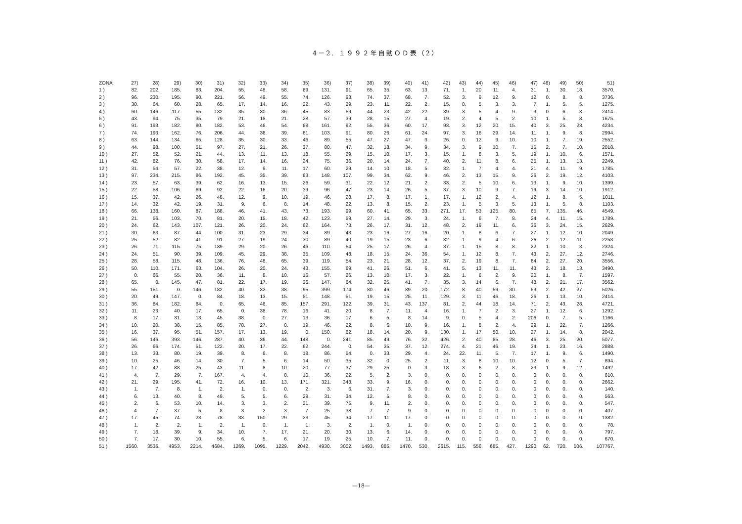4－2. １９９２年自動ＯＤ表（2）
| ZONA | 27) | 28) | 29) | 30) | 31) | 32) | 33) | 34) | 35) | 36) | 37) | 38) | 39) | 40) | 41) | 42) | 43) | 44) | 45) | 46) | 47) | 48) | 49) | 50) | 51) |
| --- | --- | --- | --- | --- | --- | --- | --- | --- | --- | --- | --- | --- | --- | --- | --- | --- | --- | --- | --- | --- | --- | --- | --- | --- | --- |
| 1 ) | 82. | 202. | 185. | 83. | 204. | 55. | 48. | 58. | 69. | 131. | 91. | 65. | 35. | 63. | 13. | 71. | 1. | 20. | 11. | 4. | 31. | 1. | 30. | 18. | 3570. |
| 2 ) | 96. | 230. | 195. | 90. | 221. | 56. | 49. | 55. | 74. | 126. | 93. | 74. | 37. | 68. | 7. | 52. | 3. | 9. | 12. | 9. | 12. | 0. | 8. | 8. | 3736. |
| 3 ) | 30. | 64. | 60. | 28. | 65. | 17. | 14. | 16. | 22. | 43. | 29. | 23. | 11. | 22. | 2. | 15. | 0. | 5. | 3. | 3. | 7. | 1. | 5. | 5. | 1275. |
| 4 ) | 60. | 146. | 117. | 55. | 132. | 35. | 30. | 36. | 45. | 83. | 59. | 44. | 23. | 42. | 22. | 39. | 3. | 5. | 4. | 9. | 9. | 0. | 6. | 8. | 2414. |
| 5 ) | 43. | 94. | 75. | 35. | 79. | 21. | 18. | 21. | 28. | 57. | 39. | 28. | 15. | 27. | 4. | 19. | 2. | 4. | 5. | 2. | 10. | 1. | 5. | 8. | 1675. |
| 6 ) | 91. | 193. | 182. | 80. | 182. | 53. | 46. | 54. | 68. | 161. | 92. | 55. | 36. | 60. | 17. | 93. | 3. | 12. | 20. | 15. | 40. | 3. | 25. | 23. | 4234. |
| 7 ) | 74. | 193. | 162. | 76. | 206. | 44. | 36. | 39. | 61. | 103. | 91. | 80. | 26. | 61. | 24. | 97. | 3. | 16. | 29. | 14. | 11. | 1. | 9. | 8. | 2994. |
| 8 ) | 63. | 144. | 134. | 65. | 128. | 35. | 30. | 33. | 46. | 89. | 55. | 47. | 27. | 47. | 3. | 26. | 0. | 12. | 9. | 10. | 10. | 1. | 7. | 19. | 2552. |
| 9 ) | 44. | 98. | 100. | 51. | 97. | 27. | 21. | 26. | 37. | 80. | 47. | 32. | 18. | 34. | 9. | 34. | 3. | 9. | 10. | 7. | 15. | 2. | 7. | 10. | 2018. |
| 10 ) | 27. | 52. | 52. | 21. | 44. | 13. | 11. | 13. | 18. | 55. | 29. | 15. | 10. | 17. | 3. | 15. | 1. | 8. | 3. | 5. | 19. | 1. | 10. | 6. | 1571. |
| 11 ) | 42. | 82. | 76. | 30. | 58. | 17. | 14. | 16. | 24. | 75. | 36. | 20. | 14. | 24. | 7. | 40. | 2. | 11. | 8. | 6. | 25. | 1. | 13. | 13. | 2249. |
| 12 ) | 31. | 54. | 57. | 22. | 38. | 12. | 9. | 11. | 17. | 60. | 29. | 14. | 10. | 18. | 5. | 32. | 1. | 7. | 4. | 4. | 21. | 4. | 11. | 9. | 1785. |
| 13 ) | 97. | 234. | 215. | 86. | 192. | 45. | 35. | 39. | 63. | 148. | 107. | 99. | 34. | 62. | 9. | 46. | 2. | 13. | 15. | 9. | 26. | 2. | 19. | 12. | 4103. |
| 14 ) | 23. | 57. | 63. | 39. | 62. | 16. | 13. | 15. | 26. | 59. | 31. | 22. | 12. | 21. | 2. | 33. | 2. | 5. | 10. | 6. | 13. | 1. | 9. | 10. | 1399. |
| 15 ) | 22. | 58. | 106. | 69. | 92. | 22. | 16. | 20. | 39. | 96. | 47. | 23. | 14. | 26. | 5. | 37. | 3. | 10. | 9. | 7. | 19. | 3. | 14. | 10. | 1912. |
| 16 ) | 15. | 37. | 42. | 26. | 48. | 12. | 9. | 10. | 19. | 46. | 28. | 17. | 8. | 17. | 1. | 17. | 1. | 12. | 2. | 4. | 12. | 1. | 8. | 5. | 1011. |
| 17 ) | 14. | 32. | 42. | 19. | 31. | 9. | 6. | 8. | 14. | 48. | 22. | 13. | 8. | 15. | 2. | 23. | 1. | 5. | 3. | 5. | 13. | 1. | 5. | 8. | 1103. |
| 18 ) | 66. | 138. | 160. | 87. | 188. | 46. | 41. | 43. | 73. | 193. | 99. | 60. | 41. | 65. | 33. | 271. | 17. | 53. | 125. | 80. | 65. | 7. | 135. | 46. | 4549. |
| 19 ) | 21. | 56. | 103. | 70. | 81. | 20. | 15. | 18. | 42. | 123. | 59. | 27. | 14. | 29. | 3. | 24. | 1. | 6. | 7. | 8. | 24. | 4. | 11. | 15. | 1789. |
| 20 ) | 24. | 62. | 143. | 107. | 121. | 26. | 20. | 24. | 62. | 164. | 73. | 26. | 17. | 31. | 12. | 48. | 2. | 19. | 11. | 6. | 36. | 3. | 24. | 15. | 2629. |
| 21 ) | 30. | 63. | 87. | 44. | 100. | 31. | 23. | 29. | 34. | 89. | 43. | 23. | 16. | 27. | 16. | 20. | 1. | 8. | 6. | 7. | 27. | 1. | 12. | 10. | 2049. |
| 22 ) | 25. | 52. | 82. | 41. | 91. | 27. | 19. | 24. | 30. | 89. | 40. | 19. | 15. | 23. | 6. | 32. | 1. | 9. | 4. | 6. | 26. | 2. | 12. | 11. | 2253. |
| 23 ) | 26. | 71. | 115. | 75. | 139. | 29. | 20. | 26. | 46. | 110. | 54. | 25. | 17. | 26. | 4. | 37. | 1. | 15. | 8. | 8. | 22. | 1. | 10. | 8. | 2324. |
| 24 ) | 24. | 51. | 90. | 39. | 109. | 45. | 29. | 38. | 35. | 109. | 48. | 18. | 15. | 24. | 36. | 54. | 1. | 12. | 8. | 7. | 43. | 2. | 27. | 12. | 2746. |
| 25 ) | 28. | 58. | 115. | 48. | 136. | 76. | 48. | 65. | 39. | 119. | 54. | 23. | 21. | 28. | 12. | 37. | 2. | 19. | 8. | 7. | 64. | 2. | 27. | 20. | 3556. |
| 26 ) | 50. | 110. | 171. | 63. | 104. | 26. | 20. | 24. | 43. | 155. | 69. | 41. | 26. | 51. | 6. | 41. | 5. | 13. | 11. | 11. | 43. | 2. | 18. | 13. | 3490. |
| 27 ) | 0. | 66. | 55. | 20. | 36. | 11. | 8. | 10. | 16. | 57. | 26. | 13. | 10. | 17. | 3. | 22. | 1. | 6. | 2. | 9. | 20. | 1. | 8. | 7. | 1597. |
| 28 ) | 65. | 0. | 145. | 47. | 81. | 22. | 17. | 19. | 36. | 147. | 64. | 32. | 25. | 41. | 7. | 35. | 3. | 14. | 6. | 7. | 48. | 2. | 21. | 17. | 3562. |
| 29 ) | 55. | 151. | 0. | 146. | 182. | 40. | 32. | 38. | 95. | 399. | 174. | 80. | 46. | 89. | 20. | 172. | 8. | 40. | 59. | 30. | 59. | 2. | 42. | 27. | 5026. |
| 30 ) | 20. | 49. | 147. | 0. | 84. | 18. | 13. | 15. | 51. | 148. | 51. | 19. | 15. | 25. | 11. | 129. | 3. | 11. | 46. | 18. | 26. | 1. | 13. | 10. | 2414. |
| 31 ) | 36. | 84. | 182. | 84. | 0. | 65. | 46. | 85. | 157. | 291. | 122. | 39. | 31. | 43. | 137. | 81. | 2. | 44. | 18. | 14. | 71. | 2. | 43. | 28. | 4721. |
| 32 ) | 11. | 23. | 40. | 17. | 65. | 0. | 38. | 78. | 16. | 41. | 20. | 8. | 7. | 11. | 4. | 16. | 1. | 7. | 2. | 3. | 27. | 1. | 12. | 6. | 1292. |
| 33 ) | 8. | 17. | 31. | 13. | 45. | 38. | 0. | 27. | 13. | 36. | 17. | 6. | 5. | 8. | 14. | 9. | 0. | 5. | 4. | 2. | 206. | 0. | 7. | 5. | 1166. |
| 34 ) | 10. | 20. | 38. | 15. | 85. | 78. | 27. | 0. | 19. | 46. | 22. | 8. | 6. | 10. | 9. | 16. | 1. | 8. | 2. | 4. | 29. | 1. | 22. | 7. | 1266. |
| 35 ) | 16. | 37. | 95. | 51. | 157. | 17. | 13. | 19. | 0. | 150. | 62. | 18. | 14. | 20. | 9. | 130. | 1. | 17. | 50. | 10. | 27. | 1. | 14. | 8. | 2042. |
| 36 ) | 56. | 146. | 393. | 146. | 287. | 40. | 36. | 44. | 148. | 0. | 241. | 85. | 49. | 76. | 32. | 426. | 2. | 40. | 85. | 28. | 46. | 3. | 25. | 20. | 5077. |
| 37 ) | 26. | 66. | 174. | 51. | 122. | 20. | 17. | 22. | 62. | 244. | 0. | 54. | 35. | 37. | 12. | 274. | 4. | 21. | 46. | 19. | 34. | 1. | 23. | 16. | 2888. |
| 38 ) | 13. | 33. | 80. | 19. | 39. | 8. | 6. | 8. | 18. | 86. | 54. | 0. | 33. | 29. | 4. | 24. | 22. | 11. | 5. | 7. | 17. | 1. | 9. | 6. | 1490. |
| 39 ) | 10. | 25. | 46. | 14. | 30. | 7. | 5. | 6. | 14. | 50. | 35. | 32. | 0. | 25. | 2. | 11. | 3. | 8. | 10. | 10. | 12. | 0. | 5. | 7. | 894. |
| 40 ) | 17. | 42. | 88. | 25. | 43. | 11. | 8. | 10. | 20. | 77. | 37. | 29. | 25. | 0. | 3. | 18. | 3. | 6. | 2. | 8. | 23. | 1. | 9. | 12. | 1492. |
| 41 ) | 4. | 7. | 29. | 7. | 167. | 4. | 4. | 8. | 10. | 36. | 22. | 5. | 2. | 3. | 0. | 0. | 0. | 0. | 0. | 0. | 0. | 0. | 0. | 0. | 610. |
| 42 ) | 21. | 29. | 195. | 41. | 72. | 16. | 10. | 13. | 171. | 321. | 348. | 33. | 9. | 16. | 0. | 0. | 0. | 0. | 0. | 0. | 0. | 0. | 0. | 0. | 2662. |
| 43 ) | 1. | 7. | 8. | 1. | 2. | 1. | 0. | 0. | 2. | 3. | 6. | 31. | 7. | 3. | 0. | 0. | 0. | 0. | 0. | 0. | 0. | 0. | 0. | 0. | 140. |
| 44 ) | 6. | 13. | 40. | 8. | 49. | 5. | 5. | 6. | 29. | 31. | 34. | 12. | 5. | 8. | 0. | 0. | 0. | 0. | 0. | 0. | 0. | 0. | 0. | 0. | 563. |
| 45 ) | 2. | 6. | 53. | 10. | 14. | 3. | 3. | 2. | 21. | 39. | 75. | 9. | 11. | 2. | 0. | 0. | 0. | 0. | 0. | 0. | 0. | 0. | 0. | 0. | 547. |
| 46 ) | 4. | 7. | 37. | 5. | 8. | 3. | 2. | 3. | 7. | 25. | 38. | 7. | 7. | 9. | 0. | 0. | 0. | 0. | 0. | 0. | 0. | 0. | 0. | 0. | 407. |
| 47 ) | 17. | 45. | 74. | 23. | 78. | 33. | 150. | 29. | 23. | 45. | 34. | 17. | 11. | 17. | 0. | 0. | 0. | 0. | 0. | 0. | 0. | 0. | 0. | 0. | 1382. |
| 48 ) | 1. | 2. | 2. | 1. | 2. | 1. | 0. | 1. | 1. | 3. | 2. | 1. | 0. | 1. | 0. | 0. | 0. | 0. | 0. | 0. | 0. | 0. | 0. | 0. | 78. |
| 49 ) | 7. | 18. | 39. | 9. | 34. | 10. | 7. | 17. | 21. | 20. | 30. | 13. | 6. | 14. | 0. | 0. | 0. | 0. | 0. | 0. | 0. | 0. | 0. | 0. | 797. |
| 50 ) | 7. | 17. | 30. | 10. | 55. | 6. | 5. | 6. | 17. | 19. | 25. | 10. | 7. | 11. | 0. | 0. | 0. | 0. | 0. | 0. | 0. | 0. | 0. | 0. | 670. |
| 51 ) | 1560. | 3536. | 4953. | 2214. | 4684. | 1269. | 1095. | 1229. | 2042. | 4930. | 3002. | 1493. | 885. | 1470. | 530. | 2615. | 115. | 556. | 685. | 427. | 1290. | 62. | 720. | 506. | 107767. |
—18—